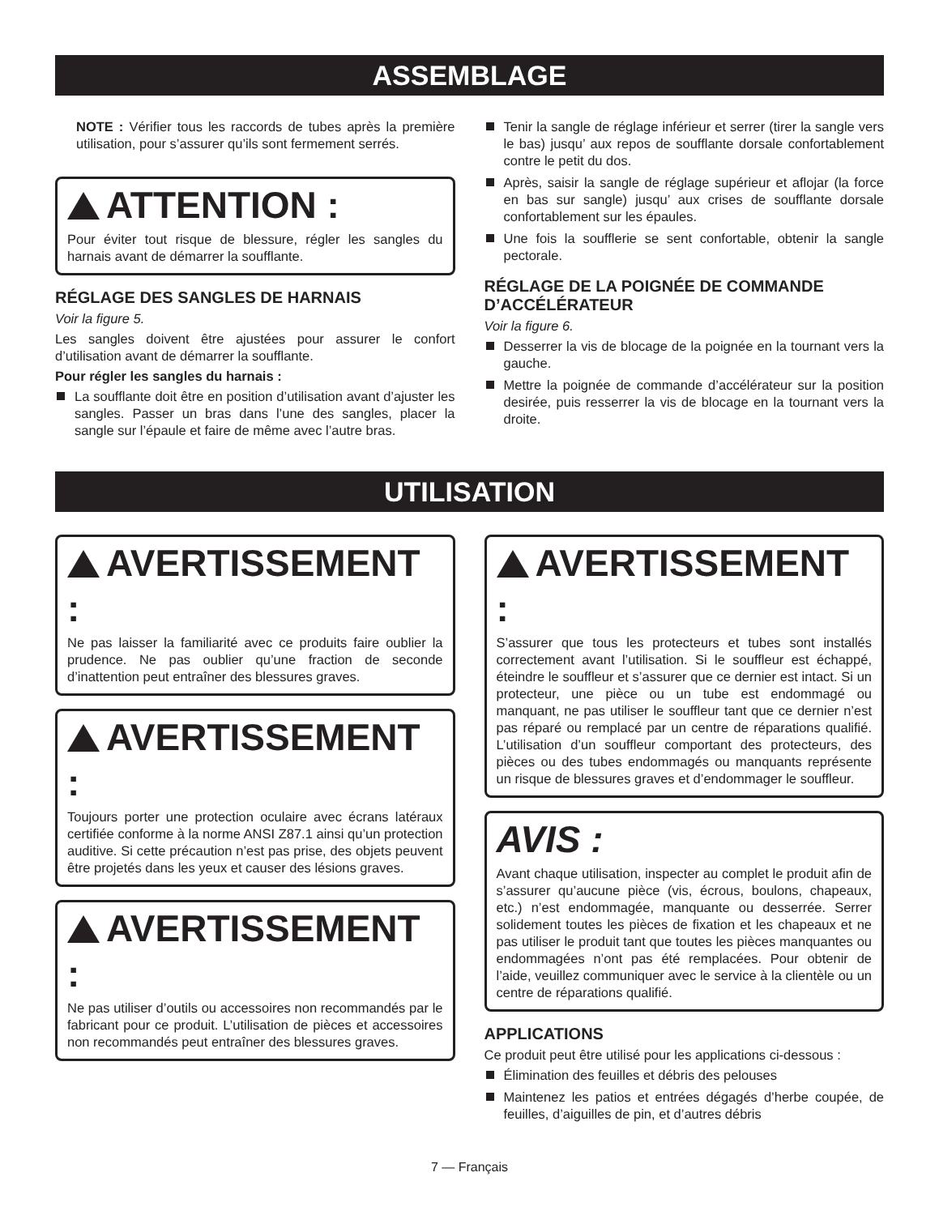ASSEMBLAGE
NOTE : Vérifier tous les raccords de tubes après la première utilisation, pour s’assurer qu’ils sont fermement serrés.
ATTENTION :
Pour éviter tout risque de blessure, régler les sangles du harnais avant de démarrer la soufflante.
RÉGLAGE DES SANGLES DE HARNAIS
Voir la figure 5.
Les sangles doivent être ajustées pour assurer le confort d’utilisation avant de démarrer la soufflante.
Pour régler les sangles du harnais :
La soufflante doit être en position d’utilisation avant d’ajuster les sangles. Passer un bras dans l’une des sangles, placer la sangle sur l’épaule et faire de même avec l’autre bras.
Tenir la sangle de réglage inférieur et serrer (tirer la sangle vers le bas) jusqu’ aux repos de soufflante dorsale confortablement contre le petit du dos.
Après, saisir la sangle de réglage supérieur et aflojar (la force en bas sur sangle) jusqu’ aux crises de soufflante dorsale confortablement sur les épaules.
Une fois la soufflerie se sent confortable, obtenir la sangle pectorale.
RÉGLAGE DE LA POIGNÉE DE COMMANDE D’ACCÉLÉRATEUR
Voir la figure 6.
Desserrer la vis de blocage de la poignée en la tournant vers la gauche.
Mettre la poignée de commande d’accélérateur sur la position desirée, puis resserrer la vis de blocage en la tournant vers la droite.
UTILISATION
AVERTISSEMENT :
Ne pas laisser la familiarité avec ce produits faire oublier la prudence. Ne pas oublier qu’une fraction de seconde d’inattention peut entraîner des blessures graves.
AVERTISSEMENT :
Toujours porter une protection oculaire avec écrans latéraux certifiée conforme à la norme ANSI Z87.1 ainsi qu’un protection auditive. Si cette précaution n’est pas prise, des objets peuvent être projetés dans les yeux et causer des lésions graves.
AVERTISSEMENT :
Ne pas utiliser d’outils ou accessoires non recommandés par le fabricant pour ce produit. L’utilisation de pièces et accessoires non recommandés peut entraîner des blessures graves.
AVERTISSEMENT :
S’assurer que tous les protecteurs et tubes sont installés correctement avant l’utilisation. Si le souffleur est échappé, éteindre le souffleur et s’assurer que ce dernier est intact. Si un protecteur, une pièce ou un tube est endommagé ou manquant, ne pas utiliser le souffleur tant que ce dernier n’est pas réparé ou remplacé par un centre de réparations qualifié. L’utilisation d’un souffleur comportant des protecteurs, des pièces ou des tubes endommagés ou manquants représente un risque de blessures graves et d’endommager le souffleur.
AVIS :
Avant chaque utilisation, inspecter au complet le produit afin de s’assurer qu’aucune pièce (vis, écrous, boulons, chapeaux, etc.) n’est endommagée, manquante ou desserrée. Serrer solidement toutes les pièces de fixation et les chapeaux et ne pas utiliser le produit tant que toutes les pièces manquantes ou endommagées n’ont pas été remplacées. Pour obtenir de l’aide, veuillez communiquer avec le service à la clientèle ou un centre de réparations qualifié.
APPLICATIONS
Ce produit peut être utilisé pour les applications ci-dessous :
Élimination des feuilles et débris des pelouses
Maintenez les patios et entrées dégagés d’herbe coupée, de feuilles, d’aiguilles de pin, et d’autres débris
7 — Français